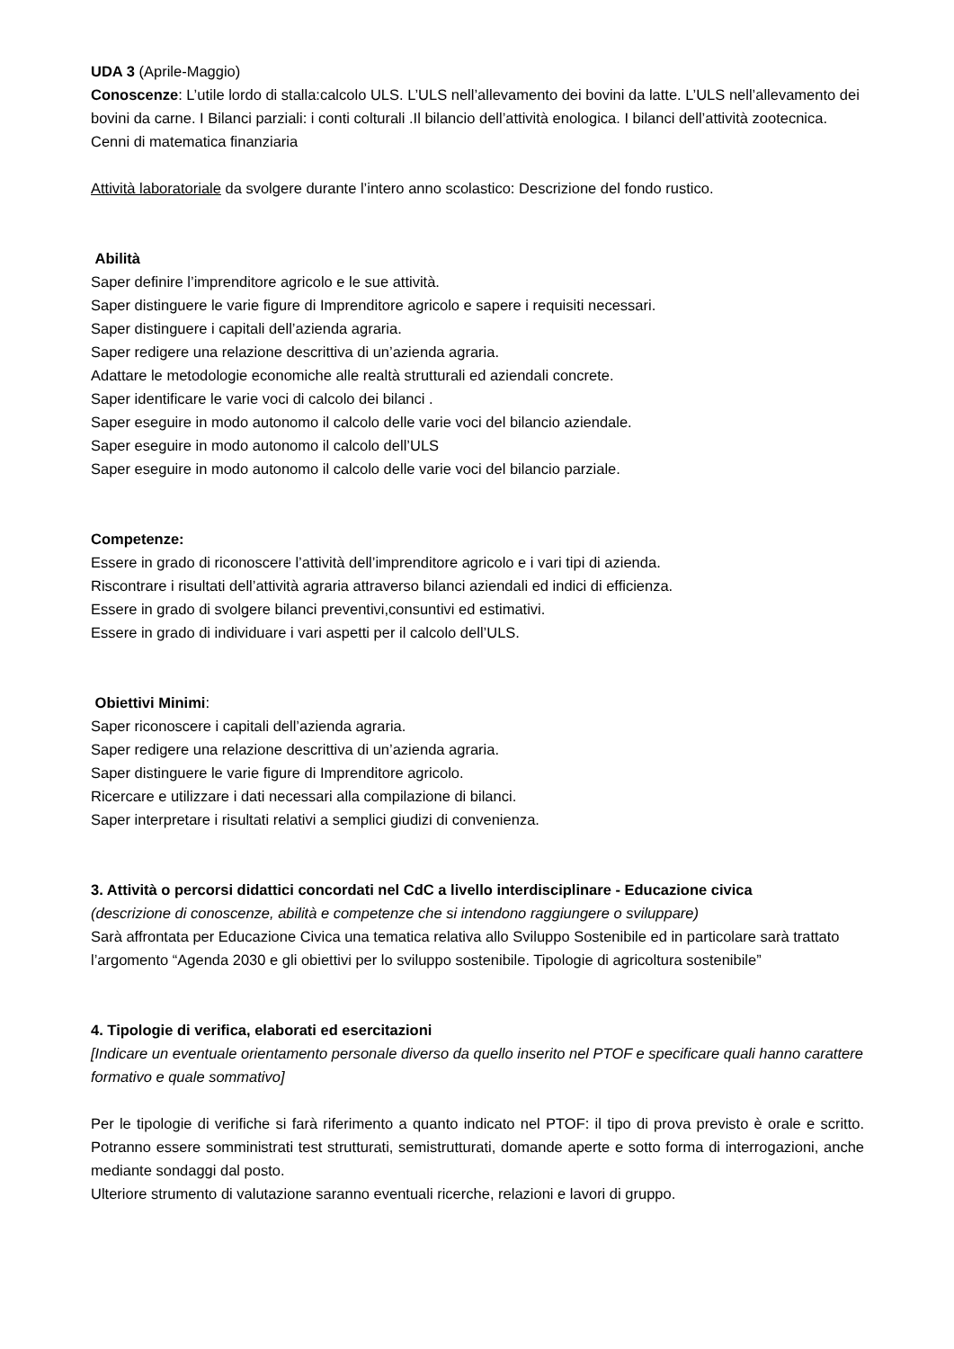UDA 3 (Aprile-Maggio)
Conoscenze: L’utile lordo di stalla:calcolo ULS. L’ULS nell’allevamento dei bovini da latte. L’ULS nell’allevamento dei bovini da carne. I Bilanci parziali: i conti colturali .Il bilancio dell’attività enologica. I bilanci dell’attività zootecnica.
Cenni di matematica finanziaria
Attività laboratoriale da svolgere durante l’intero anno scolastico: Descrizione del fondo rustico.
Abilità
Saper definire l’imprenditore agricolo e le sue attività.
Saper distinguere le varie figure di Imprenditore agricolo e sapere i requisiti necessari.
Saper distinguere i capitali dell’azienda agraria.
Saper redigere una relazione descrittiva di un’azienda agraria.
Adattare le metodologie economiche alle realtà strutturali ed aziendali concrete.
Saper identificare le varie voci di calcolo dei bilanci .
Saper eseguire in modo autonomo il calcolo delle varie voci del bilancio aziendale.
Saper eseguire in modo autonomo il calcolo dell’ULS
Saper eseguire in modo autonomo il calcolo delle varie voci del bilancio parziale.
Competenze:
Essere in grado di riconoscere l’attività dell’imprenditore agricolo e i vari tipi di azienda.
Riscontrare i risultati dell’attività agraria attraverso bilanci aziendali ed indici di efficienza.
Essere in grado di svolgere bilanci preventivi,consuntivi ed estimativi.
Essere in grado di individuare i vari aspetti per il calcolo dell’ULS.
Obiettivi Minimi:
Saper riconoscere i capitali dell’azienda agraria.
Saper redigere una relazione descrittiva di un’azienda agraria.
Saper distinguere le varie figure di Imprenditore agricolo.
Ricercare e utilizzare i dati necessari alla compilazione di bilanci.
Saper interpretare i risultati relativi a semplici giudizi di convenienza.
3. Attività o percorsi didattici concordati nel CdC a livello interdisciplinare - Educazione civica
(descrizione di conoscenze, abilità e competenze che si intendono raggiungere o sviluppare)
Sarà affrontata per Educazione Civica una tematica relativa allo Sviluppo Sostenibile ed in particolare sarà trattato l’argomento “Agenda 2030 e gli obiettivi per lo sviluppo sostenibile. Tipologie di agricoltura sostenibile”
4. Tipologie di verifica, elaborati ed esercitazioni
[Indicare un eventuale orientamento personale diverso da quello inserito nel PTOF e specificare quali hanno carattere formativo e quale sommativo]
Per le tipologie di verifiche si farà riferimento a quanto indicato nel PTOF: il tipo di prova previsto è orale e scritto. Potranno essere somministrati test strutturati, semistrutturati, domande aperte e sotto forma di interrogazioni, anche mediante sondaggi dal posto.
Ulteriore strumento di valutazione saranno eventuali ricerche, relazioni e lavori di gruppo.